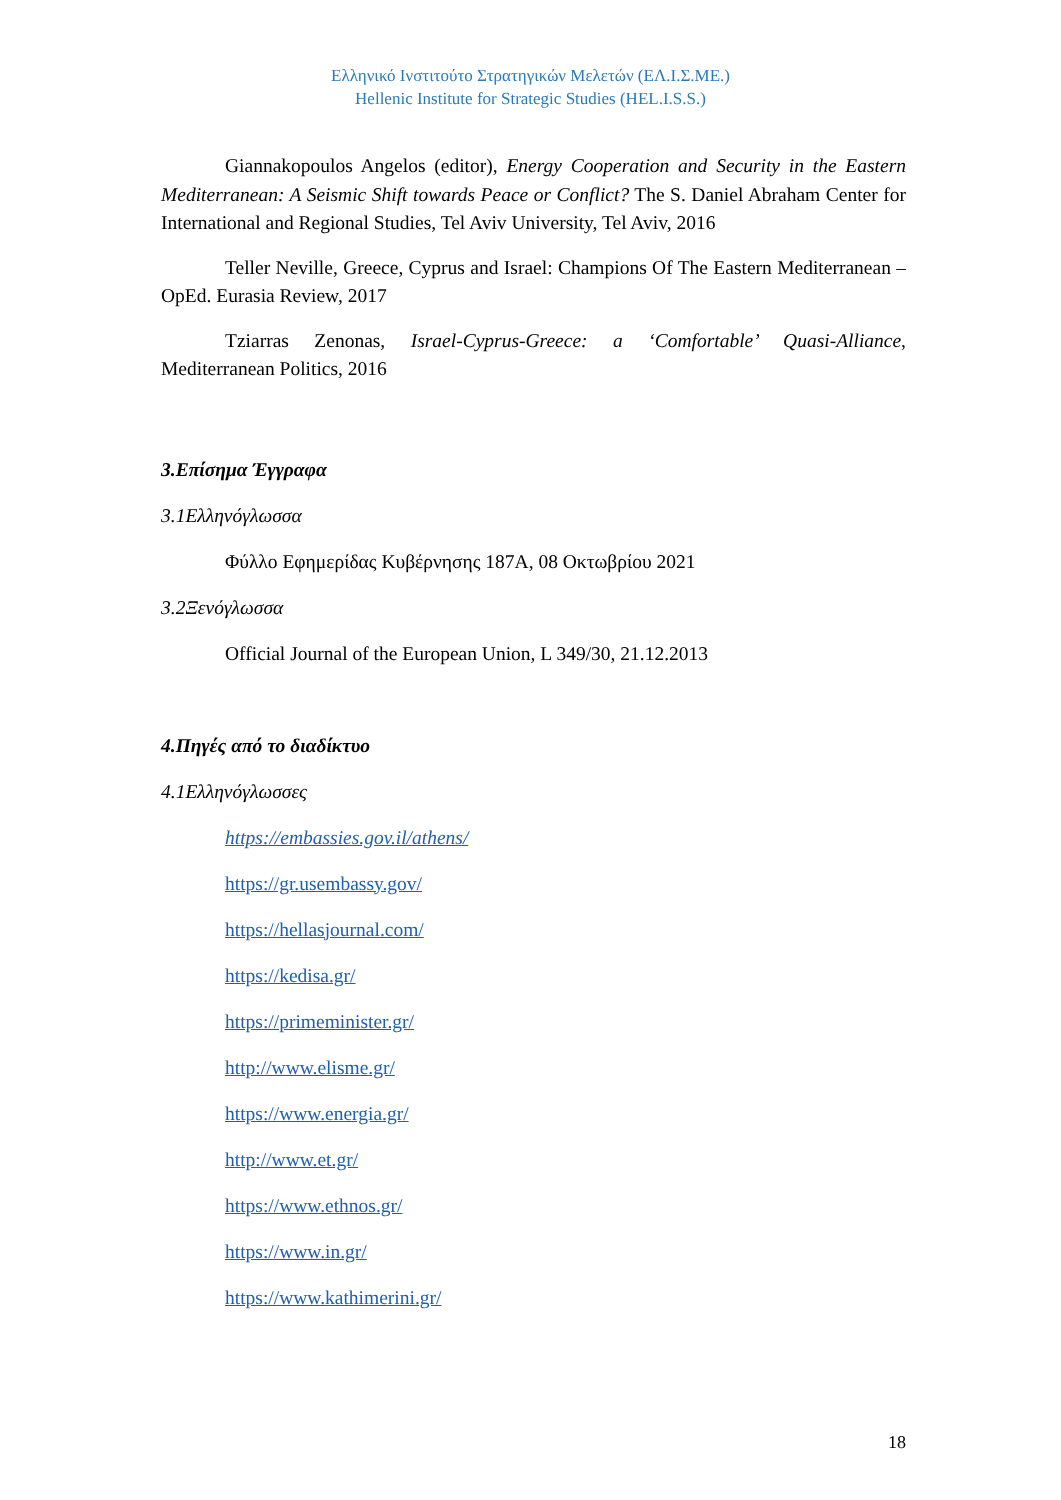Ελληνικό Ινστιτούτο Στρατηγικών Μελετών (ΕΛ.Ι.Σ.ΜΕ.)
Hellenic Institute for Strategic Studies (HEL.I.S.S.)
Giannakopoulos Angelos (editor), Energy Cooperation and Security in the Eastern Mediterranean: A Seismic Shift towards Peace or Conflict? The S. Daniel Abraham Center for International and Regional Studies, Tel Aviv University, Tel Aviv, 2016
Teller Neville, Greece, Cyprus and Israel: Champions Of The Eastern Mediterranean – OpEd. Eurasia Review, 2017
Tziarras Zenonas, Israel-Cyprus-Greece: a ‘Comfortable’ Quasi-Alliance, Mediterranean Politics, 2016
3. Επίσημα Έγγραφα
3.1 Ελληνόγλωσσα
Φύλλο Εφημερίδας Κυβέρνησης 187Α, 08 Οκτωβρίου 2021
3.2 Ξενόγλωσσα
Official Journal of the European Union, L 349/30, 21.12.2013
4. Πηγές από το διαδίκτυο
4.1 Ελληνόγλωσσες
https://embassies.gov.il/athens/
https://gr.usembassy.gov/
https://hellasjournal.com/
https://kedisa.gr/
https://primeminister.gr/
http://www.elisme.gr/
https://www.energia.gr/
http://www.et.gr/
https://www.ethnos.gr/
https://www.in.gr/
https://www.kathimerini.gr/
18